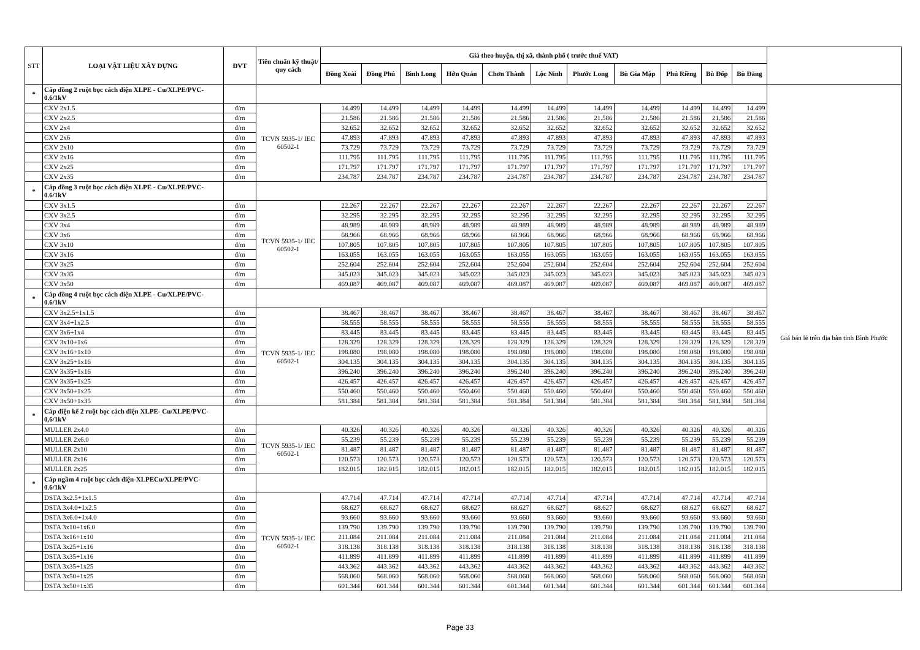| STT | LOẠI VẬT LIỆU XÂY DỰNG | ĐVT | Tiêu chuẩn kỹ thuật/ quy cách | Giá theo huyện, thị xã, thành phố ( trước thuế VAT) | | | | | | | | | | | |
| --- | --- | --- | --- | --- | --- | --- | --- | --- | --- | --- | --- | --- | --- | --- | --- |
| | | | | Đồng Xoài | Đồng Phú | Bình Long | Hớn Quản | Chơn Thành | Lộc Ninh | Phước Long | Bù Gia Mập | Phú Riềng | Bù Đốp | Bù Đăng | |
| * | Cáp đồng 2 ruột bọc cách điện XLPE - Cu/XLPE/PVC-0.6/1kV | | | | | | | | | | | | | | Giá bán lẻ trên địa bàn tỉnh Bình Phước |
| | CXV 2x1.5 | đ/m | TCVN 5935-1/ IEC 60502-1 | 14.499 | 14.499 | 14.499 | 14.499 | 14.499 | 14.499 | 14.499 | 14.499 | 14.499 | 14.499 | 14.499 | |
| | CXV 2x2.5 | đ/m | | 21.586 | 21.586 | 21.586 | 21.586 | 21.586 | 21.586 | 21.586 | 21.586 | 21.586 | 21.586 | 21.586 | |
| | CXV 2x4 | đ/m | | 32.652 | 32.652 | 32.652 | 32.652 | 32.652 | 32.652 | 32.652 | 32.652 | 32.652 | 32.652 | 32.652 | |
| | CXV 2x6 | đ/m | | 47.893 | 47.893 | 47.893 | 47.893 | 47.893 | 47.893 | 47.893 | 47.893 | 47.893 | 47.893 | 47.893 | |
| | CXV 2x10 | đ/m | | 73.729 | 73.729 | 73.729 | 73.729 | 73.729 | 73.729 | 73.729 | 73.729 | 73.729 | 73.729 | 73.729 | |
| | CXV 2x16 | đ/m | | 111.795 | 111.795 | 111.795 | 111.795 | 111.795 | 111.795 | 111.795 | 111.795 | 111.795 | 111.795 | 111.795 | |
| | CXV 2x25 | đ/m | | 171.797 | 171.797 | 171.797 | 171.797 | 171.797 | 171.797 | 171.797 | 171.797 | 171.797 | 171.797 | 171.797 | |
| | CXV 2x35 | đ/m | | 234.787 | 234.787 | 234.787 | 234.787 | 234.787 | 234.787 | 234.787 | 234.787 | 234.787 | 234.787 | 234.787 | |
| * | Cáp đồng 3 ruột bọc cách điện XLPE - Cu/XLPE/PVC-0.6/1kV | | | | | | | | | | | | | | |
| | CXV 3x1.5 | đ/m | TCVN 5935-1/ IEC 60502-1 | 22.267 | 22.267 | 22.267 | 22.267 | 22.267 | 22.267 | 22.267 | 22.267 | 22.267 | 22.267 | 22.267 | |
| | CXV 3x2.5 | đ/m | | 32.295 | 32.295 | 32.295 | 32.295 | 32.295 | 32.295 | 32.295 | 32.295 | 32.295 | 32.295 | 32.295 | |
| | CXV 3x4 | đ/m | | 48.989 | 48.989 | 48.989 | 48.989 | 48.989 | 48.989 | 48.989 | 48.989 | 48.989 | 48.989 | 48.989 | |
| | CXV 3x6 | đ/m | | 68.966 | 68.966 | 68.966 | 68.966 | 68.966 | 68.966 | 68.966 | 68.966 | 68.966 | 68.966 | 68.966 | |
| | CXV 3x10 | đ/m | | 107.805 | 107.805 | 107.805 | 107.805 | 107.805 | 107.805 | 107.805 | 107.805 | 107.805 | 107.805 | 107.805 | |
| | CXV 3x16 | đ/m | | 163.055 | 163.055 | 163.055 | 163.055 | 163.055 | 163.055 | 163.055 | 163.055 | 163.055 | 163.055 | 163.055 | |
| | CXV 3x25 | đ/m | | 252.604 | 252.604 | 252.604 | 252.604 | 252.604 | 252.604 | 252.604 | 252.604 | 252.604 | 252.604 | 252.604 | |
| | CXV 3x35 | đ/m | | 345.023 | 345.023 | 345.023 | 345.023 | 345.023 | 345.023 | 345.023 | 345.023 | 345.023 | 345.023 | 345.023 | |
| | CXV 3x50 | đ/m | | 469.087 | 469.087 | 469.087 | 469.087 | 469.087 | 469.087 | 469.087 | 469.087 | 469.087 | 469.087 | 469.087 | |
| * | Cáp đồng 4 ruột bọc cách điện XLPE - Cu/XLPE/PVC-0.6/1kV | | | | | | | | | | | | | | |
| | CXV 3x2.5+1x1.5 | đ/m | TCVN 5935-1/ IEC 60502-1 | 38.467 | 38.467 | 38.467 | 38.467 | 38.467 | 38.467 | 38.467 | 38.467 | 38.467 | 38.467 | 38.467 | |
| | CXV 3x4+1x2.5 | đ/m | | 58.555 | 58.555 | 58.555 | 58.555 | 58.555 | 58.555 | 58.555 | 58.555 | 58.555 | 58.555 | 58.555 | |
| | CXV 3x6+1x4 | đ/m | | 83.445 | 83.445 | 83.445 | 83.445 | 83.445 | 83.445 | 83.445 | 83.445 | 83.445 | 83.445 | 83.445 | |
| | CXV 3x10+1x6 | đ/m | | 128.329 | 128.329 | 128.329 | 128.329 | 128.329 | 128.329 | 128.329 | 128.329 | 128.329 | 128.329 | 128.329 | |
| | CXV 3x16+1x10 | đ/m | | 198.080 | 198.080 | 198.080 | 198.080 | 198.080 | 198.080 | 198.080 | 198.080 | 198.080 | 198.080 | 198.080 | |
| | CXV 3x25+1x16 | đ/m | | 304.135 | 304.135 | 304.135 | 304.135 | 304.135 | 304.135 | 304.135 | 304.135 | 304.135 | 304.135 | 304.135 | |
| | CXV 3x35+1x16 | đ/m | | 396.240 | 396.240 | 396.240 | 396.240 | 396.240 | 396.240 | 396.240 | 396.240 | 396.240 | 396.240 | 396.240 | |
| | CXV 3x35+1x25 | đ/m | | 426.457 | 426.457 | 426.457 | 426.457 | 426.457 | 426.457 | 426.457 | 426.457 | 426.457 | 426.457 | 426.457 | |
| | CXV 3x50+1x25 | đ/m | | 550.460 | 550.460 | 550.460 | 550.460 | 550.460 | 550.460 | 550.460 | 550.460 | 550.460 | 550.460 | 550.460 | |
| | CXV 3x50+1x35 | đ/m | | 581.384 | 581.384 | 581.384 | 581.384 | 581.384 | 581.384 | 581.384 | 581.384 | 581.384 | 581.384 | 581.384 | |
| * | Cáp điện kế 2 ruột bọc cách điện XLPE- Cu/XLPE/PVC-0,6/1kV | | | | | | | | | | | | | | |
| | MULLER 2x4.0 | đ/m | TCVN 5935-1/ IEC 60502-1 | 40.326 | 40.326 | 40.326 | 40.326 | 40.326 | 40.326 | 40.326 | 40.326 | 40.326 | 40.326 | 40.326 | |
| | MULLER 2x6.0 | đ/m | | 55.239 | 55.239 | 55.239 | 55.239 | 55.239 | 55.239 | 55.239 | 55.239 | 55.239 | 55.239 | 55.239 | |
| | MULLER 2x10 | đ/m | | 81.487 | 81.487 | 81.487 | 81.487 | 81.487 | 81.487 | 81.487 | 81.487 | 81.487 | 81.487 | 81.487 | |
| | MULLER 2x16 | đ/m | | 120.573 | 120.573 | 120.573 | 120.573 | 120.573 | 120.573 | 120.573 | 120.573 | 120.573 | 120.573 | 120.573 | |
| | MULLER 2x25 | đ/m | | 182.015 | 182.015 | 182.015 | 182.015 | 182.015 | 182.015 | 182.015 | 182.015 | 182.015 | 182.015 | 182.015 | |
| * | Cáp ngầm 4 ruột bọc cách điện-XLPECu/XLPE/PVC-0.6/1kV | | | | | | | | | | | | | | |
| | DSTA 3x2.5+1x1.5 | đ/m | TCVN 5935-1/ IEC 60502-1 | 47.714 | 47.714 | 47.714 | 47.714 | 47.714 | 47.714 | 47.714 | 47.714 | 47.714 | 47.714 | 47.714 | |
| | DSTA 3x4.0+1x2.5 | đ/m | | 68.627 | 68.627 | 68.627 | 68.627 | 68.627 | 68.627 | 68.627 | 68.627 | 68.627 | 68.627 | 68.627 | |
| | DSTA 3x6.0+1x4.0 | đ/m | | 93.660 | 93.660 | 93.660 | 93.660 | 93.660 | 93.660 | 93.660 | 93.660 | 93.660 | 93.660 | 93.660 | |
| | DSTA 3x10+1x6.0 | đ/m | | 139.790 | 139.790 | 139.790 | 139.790 | 139.790 | 139.790 | 139.790 | 139.790 | 139.790 | 139.790 | 139.790 | |
| | DSTA 3x16+1x10 | đ/m | | 211.084 | 211.084 | 211.084 | 211.084 | 211.084 | 211.084 | 211.084 | 211.084 | 211.084 | 211.084 | 211.084 | |
| | DSTA 3x25+1x16 | đ/m | | 318.138 | 318.138 | 318.138 | 318.138 | 318.138 | 318.138 | 318.138 | 318.138 | 318.138 | 318.138 | 318.138 | |
| | DSTA 3x35+1x16 | đ/m | | 411.899 | 411.899 | 411.899 | 411.899 | 411.899 | 411.899 | 411.899 | 411.899 | 411.899 | 411.899 | 411.899 | |
| | DSTA 3x35+1x25 | đ/m | | 443.362 | 443.362 | 443.362 | 443.362 | 443.362 | 443.362 | 443.362 | 443.362 | 443.362 | 443.362 | 443.362 | |
| | DSTA 3x50+1x25 | đ/m | | 568.060 | 568.060 | 568.060 | 568.060 | 568.060 | 568.060 | 568.060 | 568.060 | 568.060 | 568.060 | 568.060 | |
| | DSTA 3x50+1x35 | đ/m | | 601.344 | 601.344 | 601.344 | 601.344 | 601.344 | 601.344 | 601.344 | 601.344 | 601.344 | 601.344 | 601.344 | |
Page 33